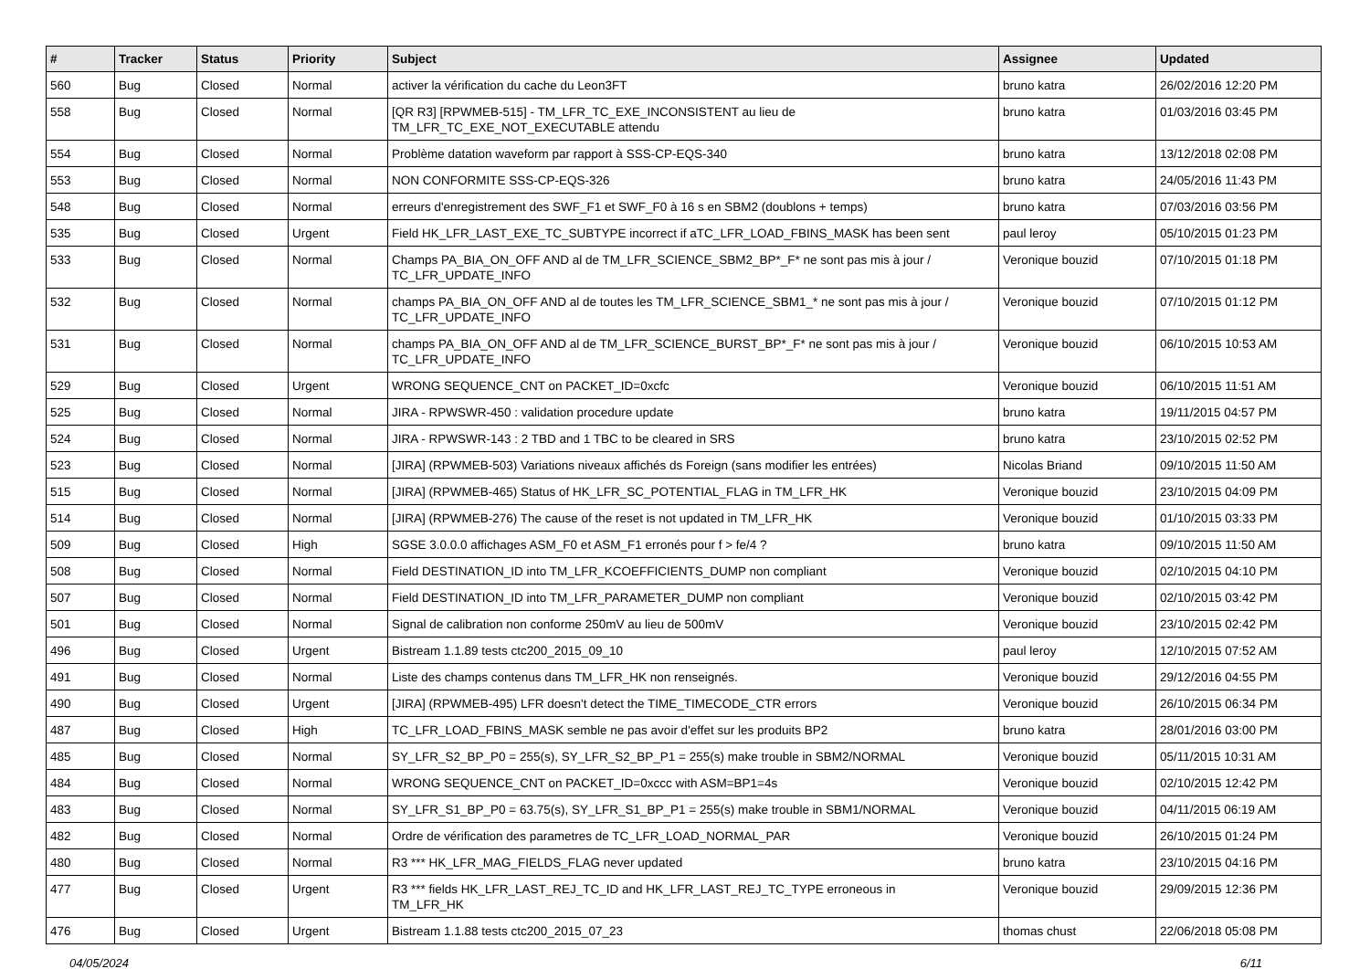| # | Tracker | Status | Priority | Subject | Assignee | Updated |
| --- | --- | --- | --- | --- | --- | --- |
| 560 | Bug | Closed | Normal | activer la vérification du cache du Leon3FT | bruno katra | 26/02/2016 12:20 PM |
| 558 | Bug | Closed | Normal | [QR R3] [RPWMEB-515] - TM_LFR_TC_EXE_INCONSISTENT au lieu de TM_LFR_TC_EXE_NOT_EXECUTABLE attendu | bruno katra | 01/03/2016 03:45 PM |
| 554 | Bug | Closed | Normal | Problème datation waveform par rapport à SSS-CP-EQS-340 | bruno katra | 13/12/2018 02:08 PM |
| 553 | Bug | Closed | Normal | NON CONFORMITE SSS-CP-EQS-326 | bruno katra | 24/05/2016 11:43 PM |
| 548 | Bug | Closed | Normal | erreurs d'enregistrement des SWF_F1 et SWF_F0 à 16 s en SBM2 (doublons + temps) | bruno katra | 07/03/2016 03:56 PM |
| 535 | Bug | Closed | Urgent | Field HK_LFR_LAST_EXE_TC_SUBTYPE incorrect if aTC_LFR_LOAD_FBINS_MASK has been sent | paul leroy | 05/10/2015 01:23 PM |
| 533 | Bug | Closed | Normal | Champs PA_BIA_ON_OFF AND al de TM_LFR_SCIENCE_SBM2_BP*_F* ne sont pas mis à jour / TC_LFR_UPDATE_INFO | Veronique bouzid | 07/10/2015 01:18 PM |
| 532 | Bug | Closed | Normal | champs PA_BIA_ON_OFF AND al de toutes les TM_LFR_SCIENCE_SBM1_* ne sont pas mis à jour / TC_LFR_UPDATE_INFO | Veronique bouzid | 07/10/2015 01:12 PM |
| 531 | Bug | Closed | Normal | champs PA_BIA_ON_OFF AND al de TM_LFR_SCIENCE_BURST_BP*_F* ne sont pas mis à jour / TC_LFR_UPDATE_INFO | Veronique bouzid | 06/10/2015 10:53 AM |
| 529 | Bug | Closed | Urgent | WRONG SEQUENCE_CNT on PACKET_ID=0xcfc | Veronique bouzid | 06/10/2015 11:51 AM |
| 525 | Bug | Closed | Normal | JIRA - RPWSWR-450 : validation procedure update | bruno katra | 19/11/2015 04:57 PM |
| 524 | Bug | Closed | Normal | JIRA - RPWSWR-143 : 2 TBD and 1 TBC to be cleared in SRS | bruno katra | 23/10/2015 02:52 PM |
| 523 | Bug | Closed | Normal | [JIRA] (RPWMEB-503) Variations niveaux affichés ds Foreign (sans modifier les entrées) | Nicolas Briand | 09/10/2015 11:50 AM |
| 515 | Bug | Closed | Normal | [JIRA] (RPWMEB-465) Status of HK_LFR_SC_POTENTIAL_FLAG in TM_LFR_HK | Veronique bouzid | 23/10/2015 04:09 PM |
| 514 | Bug | Closed | Normal | [JIRA] (RPWMEB-276) The cause of the reset is not updated in TM_LFR_HK | Veronique bouzid | 01/10/2015 03:33 PM |
| 509 | Bug | Closed | High | SGSE 3.0.0.0 affichages ASM_F0 et ASM_F1 erronés pour f > fe/4 ? | bruno katra | 09/10/2015 11:50 AM |
| 508 | Bug | Closed | Normal | Field DESTINATION_ID into TM_LFR_KCOEFFICIENTS_DUMP non compliant | Veronique bouzid | 02/10/2015 04:10 PM |
| 507 | Bug | Closed | Normal | Field DESTINATION_ID into TM_LFR_PARAMETER_DUMP non compliant | Veronique bouzid | 02/10/2015 03:42 PM |
| 501 | Bug | Closed | Normal | Signal de calibration non conforme 250mV au lieu de 500mV | Veronique bouzid | 23/10/2015 02:42 PM |
| 496 | Bug | Closed | Urgent | Bistream 1.1.89 tests ctc200_2015_09_10 | paul leroy | 12/10/2015 07:52 AM |
| 491 | Bug | Closed | Normal | Liste des champs contenus dans TM_LFR_HK non renseignés. | Veronique bouzid | 29/12/2016 04:55 PM |
| 490 | Bug | Closed | Urgent | [JIRA] (RPWMEB-495) LFR doesn't detect the TIME_TIMECODE_CTR errors | Veronique bouzid | 26/10/2015 06:34 PM |
| 487 | Bug | Closed | High | TC_LFR_LOAD_FBINS_MASK semble ne pas avoir d'effet sur les produits BP2 | bruno katra | 28/01/2016 03:00 PM |
| 485 | Bug | Closed | Normal | SY_LFR_S2_BP_P0 = 255(s), SY_LFR_S2_BP_P1 = 255(s) make trouble in SBM2/NORMAL | Veronique bouzid | 05/11/2015 10:31 AM |
| 484 | Bug | Closed | Normal | WRONG SEQUENCE_CNT on PACKET_ID=0xccc with ASM=BP1=4s | Veronique bouzid | 02/10/2015 12:42 PM |
| 483 | Bug | Closed | Normal | SY_LFR_S1_BP_P0 = 63.75(s), SY_LFR_S1_BP_P1 = 255(s) make trouble in SBM1/NORMAL | Veronique bouzid | 04/11/2015 06:19 AM |
| 482 | Bug | Closed | Normal | Ordre de vérification des parametres de TC_LFR_LOAD_NORMAL_PAR | Veronique bouzid | 26/10/2015 01:24 PM |
| 480 | Bug | Closed | Normal | R3 *** HK_LFR_MAG_FIELDS_FLAG never updated | bruno katra | 23/10/2015 04:16 PM |
| 477 | Bug | Closed | Urgent | R3 *** fields HK_LFR_LAST_REJ_TC_ID and HK_LFR_LAST_REJ_TC_TYPE erroneous in TM_LFR_HK | Veronique bouzid | 29/09/2015 12:36 PM |
| 476 | Bug | Closed | Urgent | Bistream 1.1.88 tests ctc200_2015_07_23 | thomas chust | 22/06/2018 05:08 PM |
04/05/2024 6/11